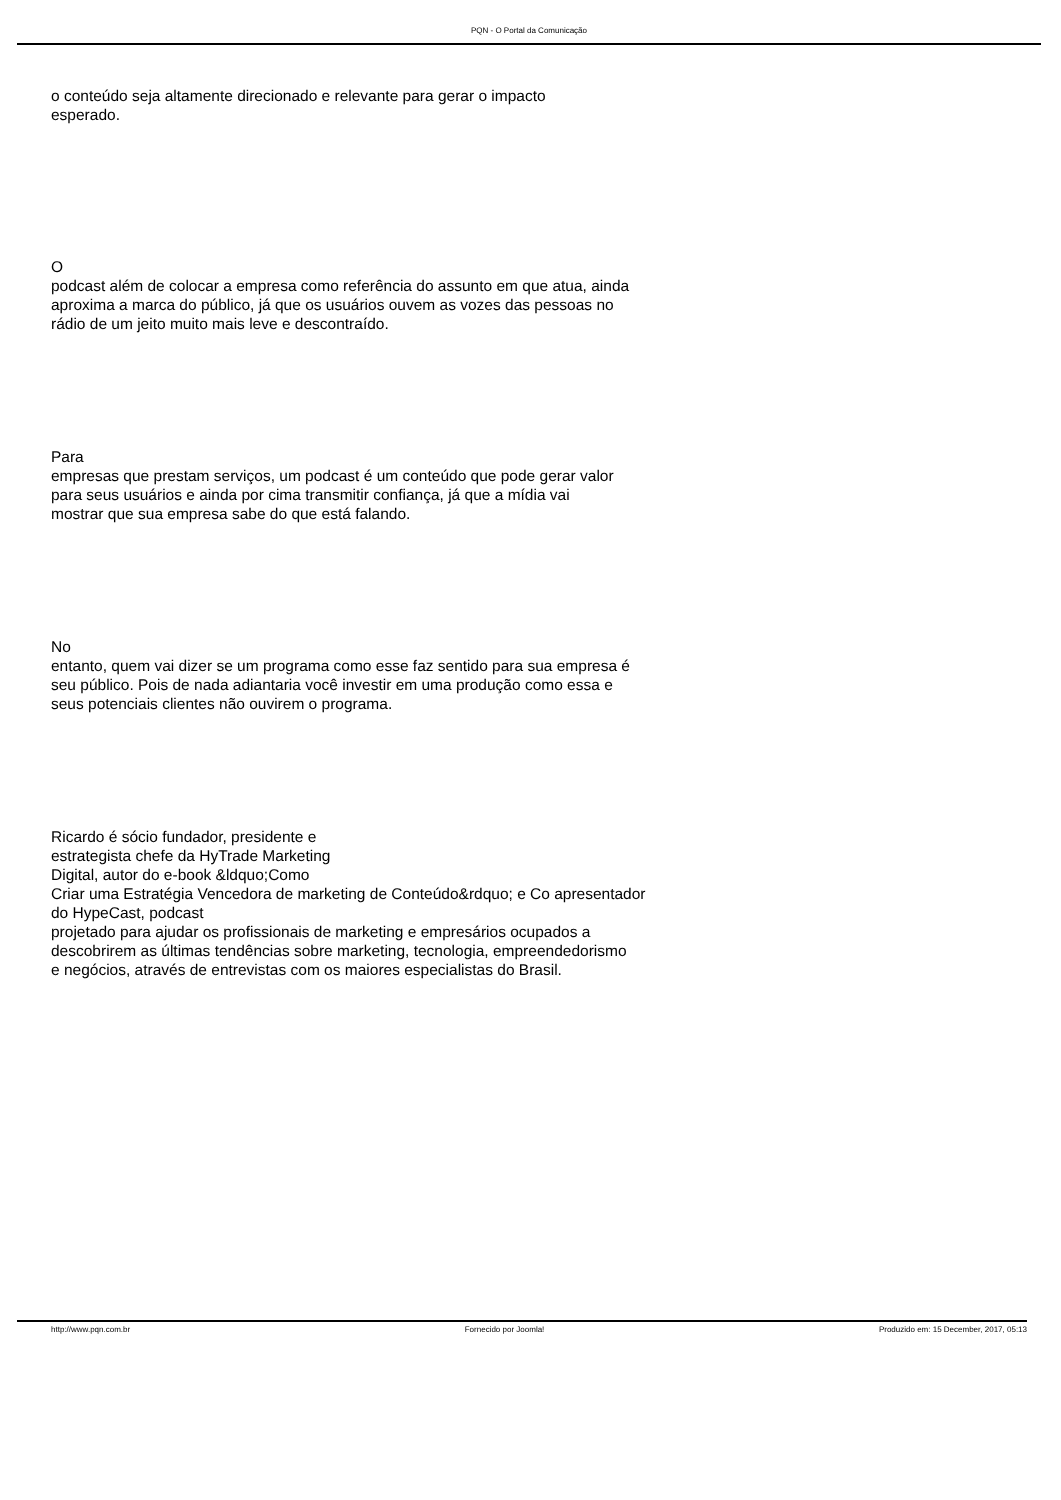PQN - O Portal da Comunicação
o conteúdo seja altamente direcionado e relevante para gerar o impacto
esperado.
O
podcast além de colocar a empresa como referência do assunto em que atua, ainda
aproxima a marca do público, já que os usuários ouvem as vozes das pessoas no
rádio de um jeito muito mais leve e descontraído.
Para
empresas que prestam serviços, um podcast é um conteúdo que pode gerar valor
para seus usuários e ainda por cima transmitir confiança, já que a mídia vai
mostrar que sua empresa sabe do que está falando.
No
entanto, quem vai dizer se um programa como esse faz sentido para sua empresa é
seu público. Pois de nada adiantaria você investir em uma produção como essa e
seus potenciais clientes não ouvirem o programa.
Ricardo é sócio fundador, presidente e
estrategista chefe da HyTrade Marketing
Digital, autor do e-book &ldquo;Como
Criar uma Estratégia Vencedora de marketing de Conteúdo&rdquo; e Co apresentador
do HypeCast, podcast
projetado para ajudar os profissionais de marketing e empresários ocupados a
descobrirem as últimas tendências sobre marketing, tecnologia, empreendedorismo
e negócios, através de entrevistas com os maiores especialistas do Brasil.
http://www.pqn.com.br Fornecido por Joomla! Produzido em: 15 December, 2017, 05:13